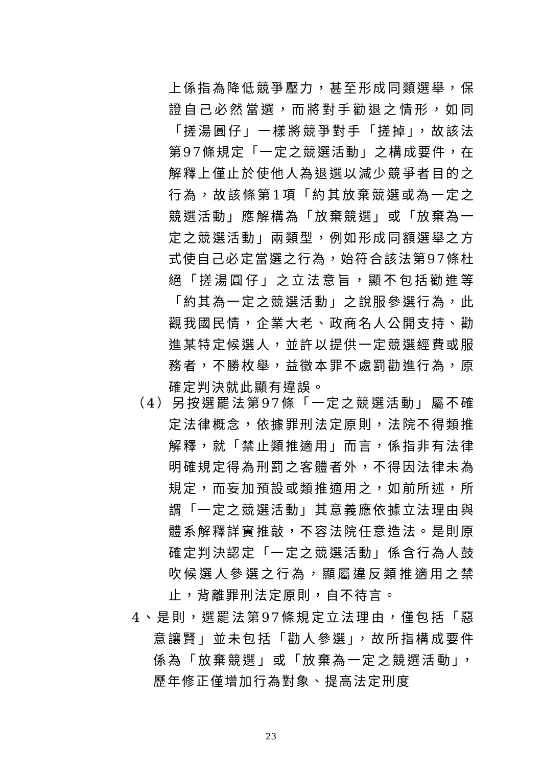上係指為降低競爭壓力，甚至形成同類選舉，保證自己必然當選，而將對手勸退之情形，如同「搓湯圓仔」一樣將競爭對手「搓掉」，故該法第97條規定「一定之競選活動」之構成要件，在解釋上僅止於使他人為退選以減少競爭者目的之行為，故該條第1項「約其放棄競選或為一定之競選活動」應解構為「放棄競選」或「放棄為一定之競選活動」兩類型，例如形成同額選舉之方式使自己必定當選之行為，始符合該法第97條杜絕「搓湯圓仔」之立法意旨，顯不包括勸進等「約其為一定之競選活動」之說服參選行為，此觀我國民情，企業大老、政商名人公開支持、勸進某特定候選人，並許以提供一定競選經費或服務者，不勝枚舉，益徵本罪不處罰勸進行為，原確定判決就此顯有違誤。
（4）另按選罷法第97條「一定之競選活動」屬不確定法律概念，依據罪刑法定原則，法院不得類推解釋，就「禁止類推適用」而言，係指非有法律明確規定得為刑罰之客體者外，不得因法律未為規定，而妄加預設或類推適用之，如前所述，所謂「一定之競選活動」其意義應依據立法理由與體系解釋詳實推敲，不容法院任意造法。是則原確定判決認定「一定之競選活動」係含行為人鼓吹候選人參選之行為，顯屬違反類推適用之禁止，背離罪刑法定原則，自不待言。
4、是則，選罷法第97條規定立法理由，僅包括「惡意讓賢」並未包括「勸人參選」，故所指構成要件係為「放棄競選」或「放棄為一定之競選活動」，歷年修正僅增加行為對象、提高法定刑度
23